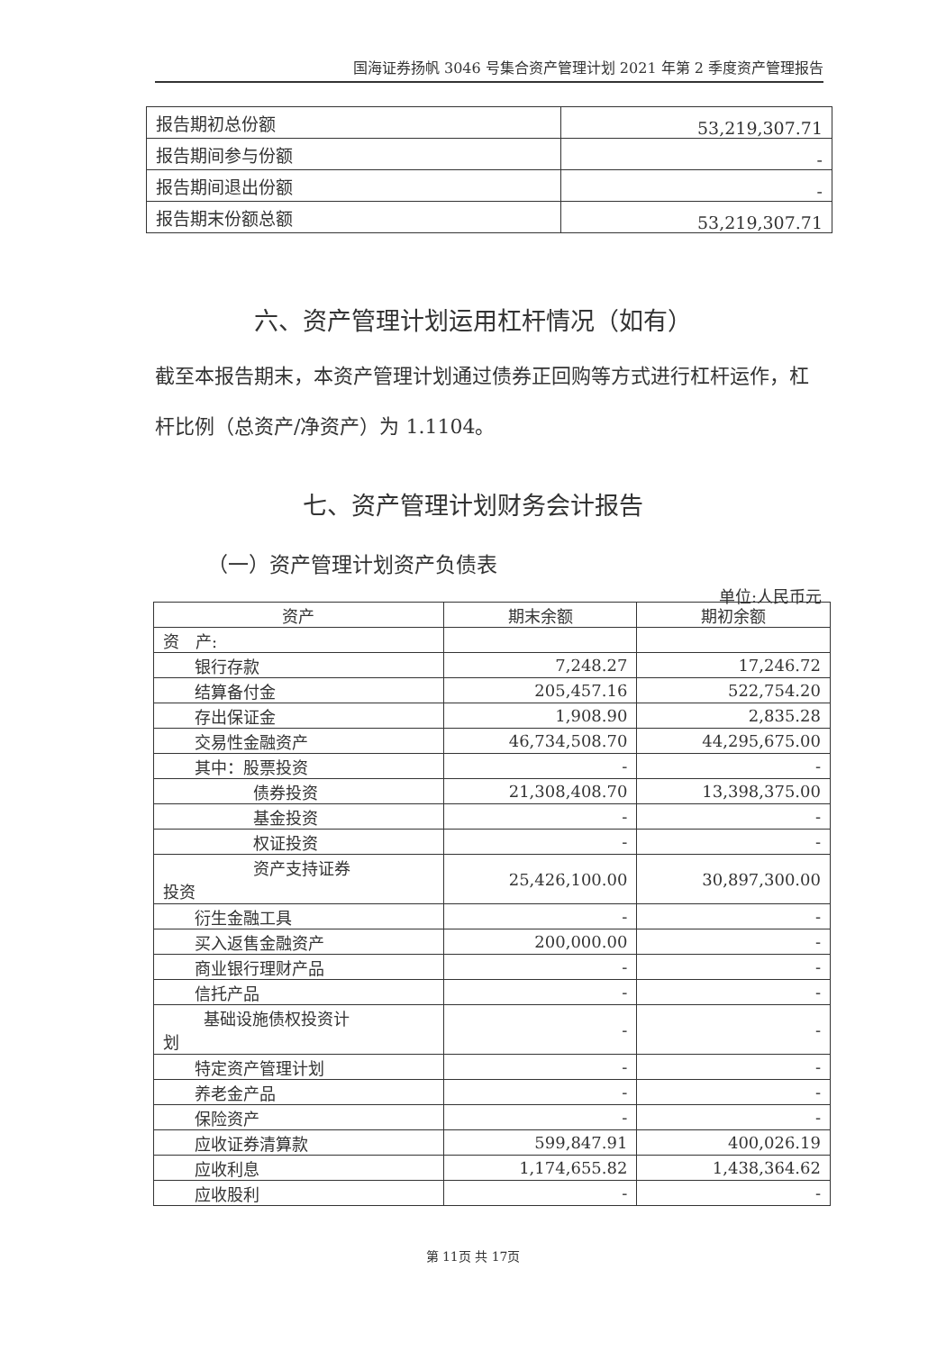国海证券扬帆 3046 号集合资产管理计划 2021 年第 2 季度资产管理报告
| 报告期初总份额 | 53,219,307.71 |
| 报告期间参与份额 | - |
| 报告期间退出份额 | - |
| 报告期末份额总额 | 53,219,307.71 |
六、资产管理计划运用杠杆情况（如有）
截至本报告期末，本资产管理计划通过债券正回购等方式进行杠杆运作，杠杆比例（总资产/净资产）为 1.1104。
七、资产管理计划财务会计报告
（一）资产管理计划资产负债表
单位:人民币元
| 资产 | 期末余额 | 期初余额 |
| --- | --- | --- |
| 资 产: | | |
| 银行存款 | 7,248.27 | 17,246.72 |
| 结算备付金 | 205,457.16 | 522,754.20 |
| 存出保证金 | 1,908.90 | 2,835.28 |
| 交易性金融资产 | 46,734,508.70 | 44,295,675.00 |
| 其中：股票投资 | - | - |
| 债券投资 | 21,308,408.70 | 13,398,375.00 |
| 基金投资 | - | - |
| 权证投资 | - | - |
| 资产支持证券 投资 | 25,426,100.00 | 30,897,300.00 |
| 衍生金融工具 | - | - |
| 买入返售金融资产 | 200,000.00 | - |
| 商业银行理财产品 | - | - |
| 信托产品 | - | - |
| 基础设施债权投资计 划 | - | - |
| 特定资产管理计划 | - | - |
| 养老金产品 | - | - |
| 保险资产 | - | - |
| 应收证券清算款 | 599,847.91 | 400,026.19 |
| 应收利息 | 1,174,655.82 | 1,438,364.62 |
| 应收股利 | - | - |
第 11页 共 17页